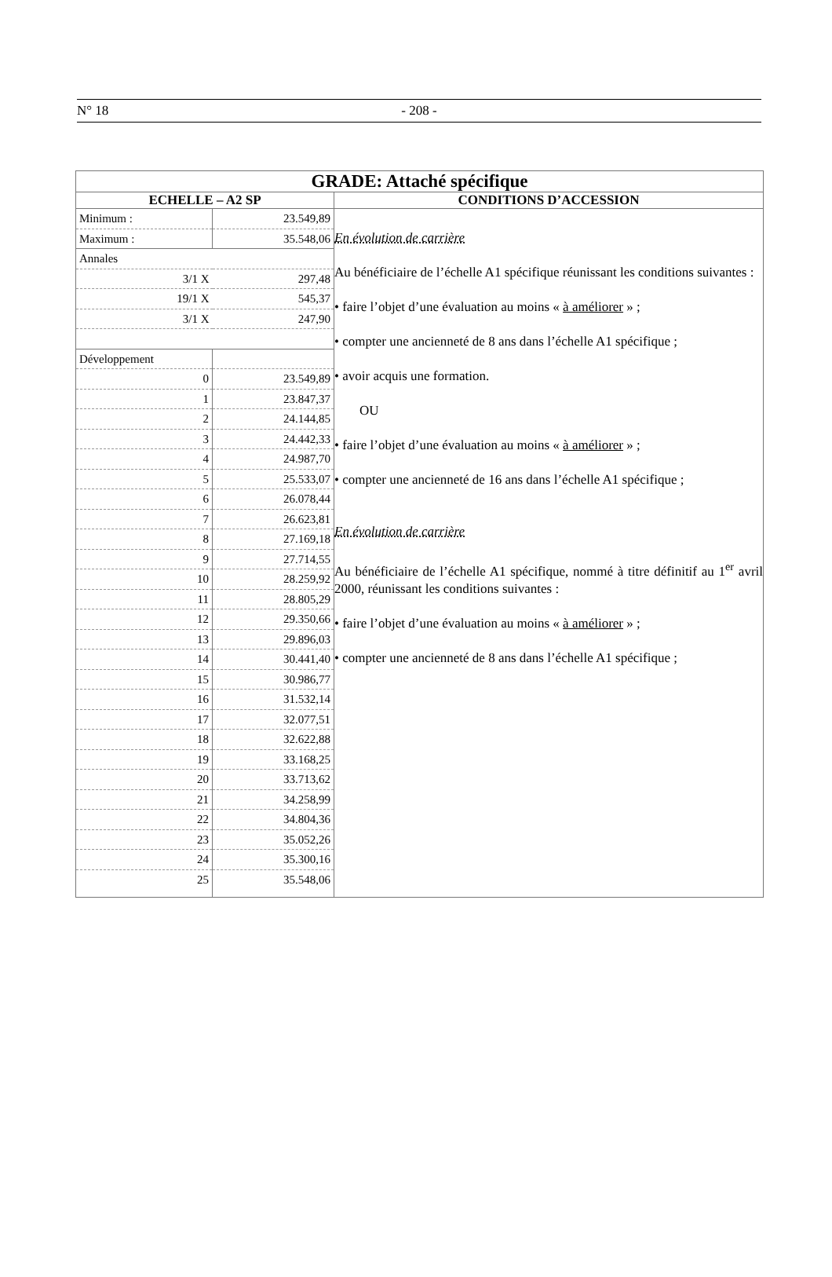N° 18 - 208 -
| GRADE: Attaché spécifique | |
| ECHELLE – A2 SP | CONDITIONS D’ACCESSION |
| / Minimum : / 23.549,89 / / Maximum : / 35.548,06 / / Annales / / / 3/1 X / 297,48 / / 19/1 X / 545,37 / / 3/1 X / 247,90 / / Développement / / / 0 / 23.549,89 / / 1 / 23.847,37 / / 2 / 24.144,85 / / 3 / 24.442,33 / / 4 / 24.987,70 / / 5 / 25.533,07 / / 6 / 26.078,44 / / 7 / 26.623,81 / / 8 / 27.169,18 / / 9 / 27.714,55 / / 10 / 28.259,92 / / 11 / 28.805,29 / / 12 / 29.350,66 / / 13 / 29.896,03 / / 14 / 30.441,40 / / 15 / 30.986,77 / / 16 / 31.532,14 / / 17 / 32.077,51 / / 18 / 32.622,88 / / 19 / 33.168,25 / / 20 / 33.713,62 / / 21 / 34.258,99 / / 22 / 34.804,36 / / 23 / 35.052,26 / / 24 / 35.300,16 / / 25 / 35.548,06 / | En évolution de carrière Au bénéficiaire de l’échelle A1 spécifique réunissant les conditions suivantes : • faire l’objet d’une évaluation au moins « à améliorer » ; • compter une ancienneté de 8 ans dans l’échelle A1 spécifique ; • avoir acquis une formation. OU • faire l’objet d’une évaluation au moins « à améliorer » ; • compter une ancienneté de 16 ans dans l’échelle A1 spécifique ; En évolution de carrière Au bénéficiaire de l’échelle A1 spécifique, nommé à titre définitif au 1<sup>er</sup> avril 2000, réunissant les conditions suivantes : • faire l’objet d’une évaluation au moins « à améliorer » ; • compter une ancienneté de 8 ans dans l’échelle A1 spécifique ; |